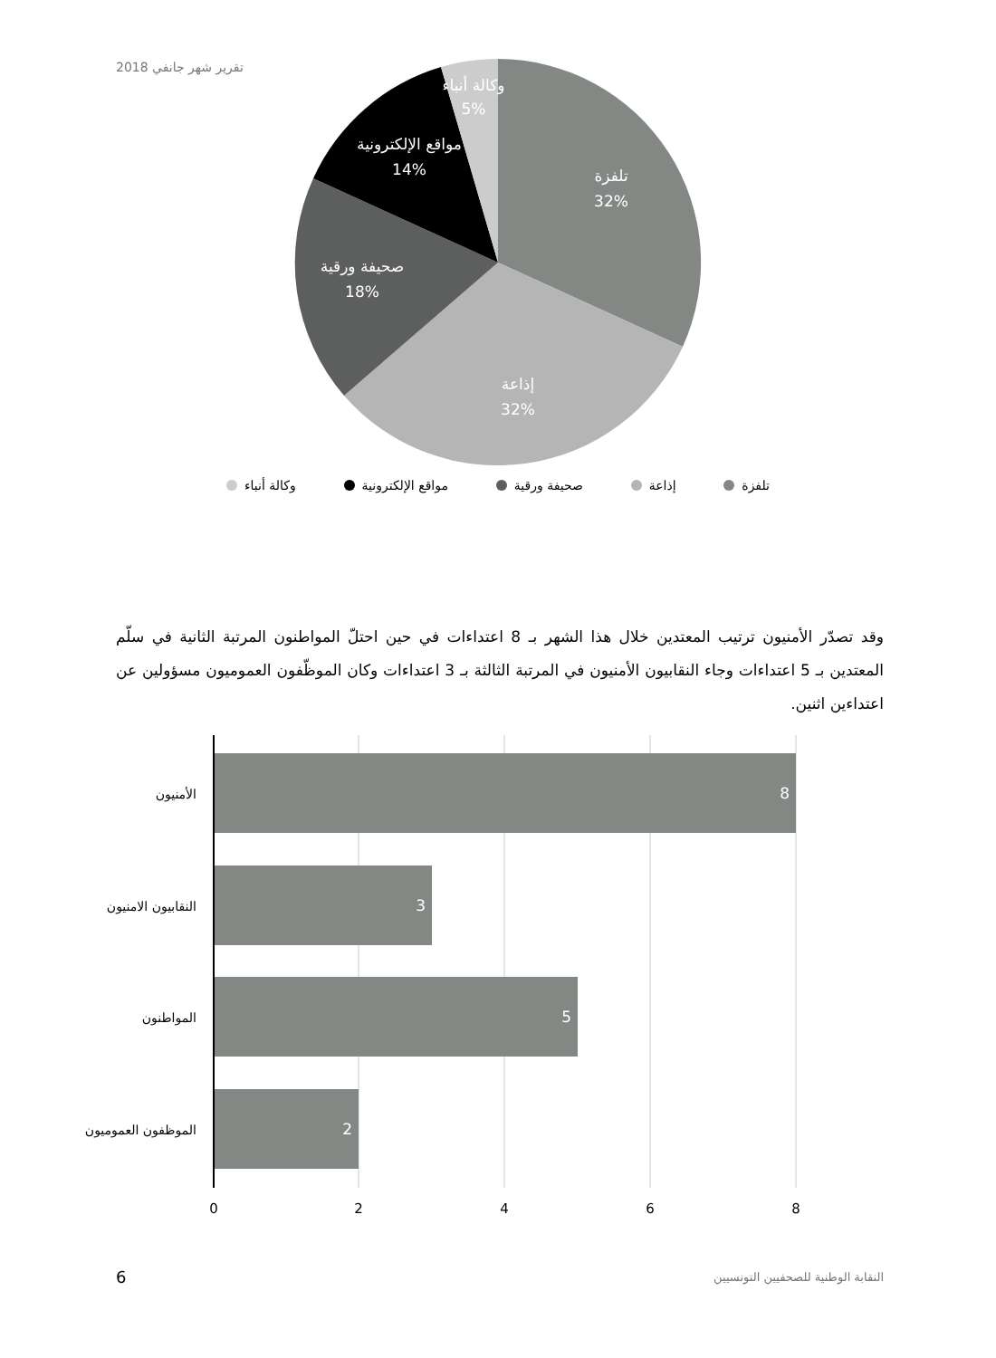تقرير شهر جانفي 2018
تلفزة
32%
إذاعة
32%
صحيفة ورقية
18%
مواقع الإلكترونية
14%
وكالة أنباء
5%
تلفزة إذاعة صحيفة ورقية مواقع الإلكترونية وكالة أنباء
وقد تصدّر الأمنيون ترتيب المعتدين خلال هذا الشهر بـ 8 اعتداءات في حين احتلّ المواطنون المرتبة الثانية في سلّم المعتدين بـ 5 اعتداءات وجاء النقابيون الأمنيون في المرتبة الثالثة بـ 3 اعتداءات وكان الموظّفون العموميون مسؤولين عن اعتداءين اثنين.
الأمنيون
النقابيون الامنيون
المواطنون
الموظفون العموميون
8
3
5
2
0
2
4
6
8
6 النقابة الوطنية للصحفيين التونسيين